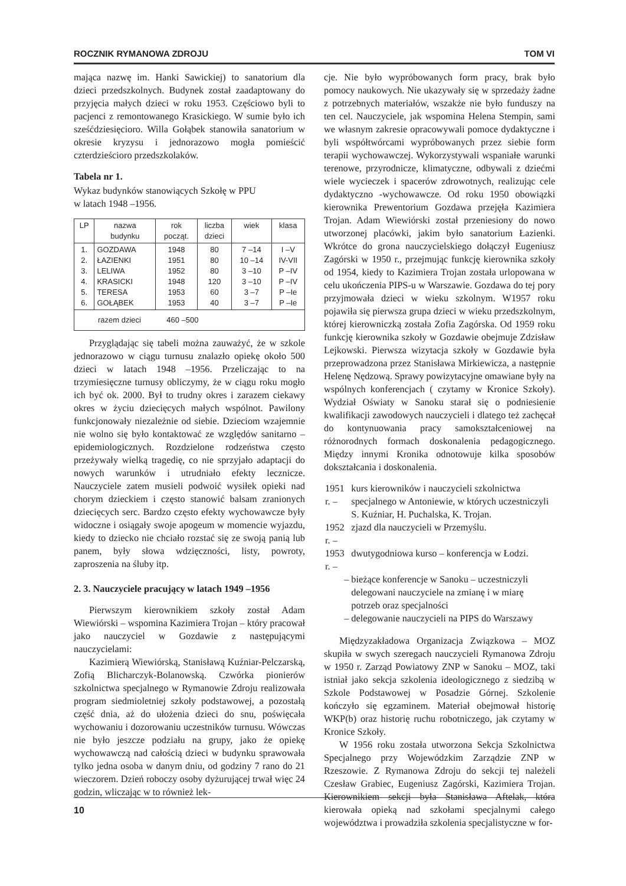ROCZNIK RYMANOWA ZDROJU TOM VI
mająca nazwę im. Hanki Sawickiej) to sanatorium dla dzieci przedszkolnych. Budynek został zaadaptowany do przyjęcia małych dzieci w roku 1953. Częściowo byli to pacjenci z remontowanego Krasickiego. W sumie było ich sześćdziesięcioro. Willa Gołąbek stanowiła sanatorium w okresie kryzysu i jednorazowo mogła pomieścić czterdzieścioro przedszkolaków.
Tabela nr 1.
Wykaz budynków stanowiących Szkołę w PPU
w latach 1948 –1956.
| LP | nazwa budynku | rok począt. | liczba dzieci | wiek | klasa |
| --- | --- | --- | --- | --- | --- |
| 1. 2. 3. 4. 5. 6. | GOZDAWA ŁAZIENKI LELIWA KRASICKI TERESA GOŁĄBEK | 1948 1951 1952 1948 1953 1953 | 80 80 80 120 60 40 | 7 –14 10 –14 3 –10 3 –10 3 –7 3 –7 | I –V IV-VII P –IV P –IV P –Ie P –Ie |
| razem dzieci 460 –500 | | | | | |
Przyglądając się tabeli można zauważyć, że w szkole jednorazowo w ciągu turnusu znalazło opiekę około 500 dzieci w latach 1948 –1956. Przeliczając to na trzymiesięczne turnusy obliczymy, że w ciągu roku mogło ich być ok. 2000. Był to trudny okres i zarazem ciekawy okres w życiu dziecięcych małych wspólnot. Pawilony funkcjonowały niezależnie od siebie. Dzieciom wzajemnie nie wolno się było kontaktować ze względów sanitarno – epidemiologicznych. Rozdzielone rodzeństwa często przeżywały wielką tragedię, co nie sprzyjało adaptacji do nowych warunków i utrudniało efekty lecznicze. Nauczyciele zatem musieli podwoić wysiłek opieki nad chorym dzieckiem i często stanowić balsam zranionych dziecięcych serc. Bardzo często efekty wychowawcze były widoczne i osiągały swoje apogeum w momencie wyjazdu, kiedy to dziecko nie chciało rozstać się ze swoją panią lub panem, były słowa wdzięczności, listy, powroty, zaproszenia na śluby itp.
2. 3. Nauczyciele pracujący w latach 1949 –1956
Pierwszym kierownikiem szkoły został Adam Wiewiórski – wspomina Kazimiera Trojan – który pracował jako nauczyciel w Gozdawie z następującymi nauczycielami:
Kazimierą Wiewiórską, Stanisławą Kuźniar-Pelczarską, Zofią Blicharczyk-Bolanowską. Czwórka pionierów szkolnictwa specjalnego w Rymanowie Zdroju realizowała program siedmioletniej szkoły podstawowej, a pozostałą część dnia, aż do ułożenia dzieci do snu, poświęcała wychowaniu i dozorowaniu uczestników turnusu. Wówczas nie było jeszcze podziału na grupy, jako że opiekę wychowawczą nad całością dzieci w budynku sprawowała tylko jedna osoba w danym dniu, od godziny 7 rano do 21 wieczorem. Dzień roboczy osoby dyżurującej trwał więc 24 godzin, wliczając w to również lek-
cje. Nie było wypróbowanych form pracy, brak było pomocy naukowych. Nie ukazywały się w sprzedaży żadne z potrzebnych materiałów, wszakże nie było funduszy na ten cel. Nauczyciele, jak wspomina Helena Stempin, sami we własnym zakresie opracowywali pomoce dydaktyczne i byli współtwórcami wypróbowanych przez siebie form terapii wychowawczej. Wykorzystywali wspaniałe warunki terenowe, przyrodnicze, klimatyczne, odbywali z dziećmi wiele wycieczek i spacerów zdrowotnych, realizując cele dydaktyczno -wychowawcze. Od roku 1950 obowiązki kierownika Prewentorium Gozdawa przejęła Kazimiera Trojan. Adam Wiewiórski został przeniesiony do nowo utworzonej placówki, jakim było sanatorium Łazienki. Wkrótce do grona nauczycielskiego dołączył Eugeniusz Zagórski w 1950 r., przejmując funkcję kierownika szkoły od 1954, kiedy to Kazimiera Trojan została urlopowana w celu ukończenia PIPS-u w Warszawie. Gozdawa do tej pory przyjmowała dzieci w wieku szkolnym. W1957 roku pojawiła się pierwsza grupa dzieci w wieku przedszkolnym, której kierowniczką została Zofia Zagórska. Od 1959 roku funkcję kierownika szkoły w Gozdawie obejmuje Zdzisław Lejkowski. Pierwsza wizytacja szkoły w Gozdawie była przeprowadzona przez Stanisława Mirkiewicza, a następnie Helenę Nędzową. Sprawy powizytacyjne omawiane były na wspólnych konferencjach ( czytamy w Kronice Szkoły). Wydział Oświaty w Sanoku starał się o podniesienie kwalifikacji zawodowych nauczycieli i dlatego też zachęcał do kontynuowania pracy samokształceniowej na różnorodnych formach doskonalenia pedagogicznego. Między innymi Kronika odnotowuje kilka sposobów dokształcania i doskonalenia.
| 1951 r. – | kurs kierowników i nauczycieli szkolnictwa specjalnego w Antoniewie, w których uczestniczyli S. Kuźniar, H. Puchalska, K. Trojan. |
| 1952 r. – | zjazd dla nauczycieli w Przemyślu. |
| 1953 r. – | dwutygodniowa kurso – konferencja w Łodzi. |
| – | bieżące konferencje w Sanoku – uczestniczyli delegowani nauczyciele na zmianę i w miarę potrzeb oraz specjalności |
| – | delegowanie nauczycieli na PIPS do Warszawy |
Międzyzakładowa Organizacja Związkowa – MOZ skupiła w swych szeregach nauczycieli Rymanowa Zdroju w 1950 r. Zarząd Powiatowy ZNP w Sanoku – MOZ, taki istniał jako sekcja szkolenia ideologicznego z siedzibą w Szkole Podstawowej w Posadzie Górnej. Szkolenie kończyło się egzaminem. Materiał obejmował historię WKP(b) oraz historię ruchu robotniczego, jak czytamy w Kronice Szkoły.
W 1956 roku została utworzona Sekcja Szkolnictwa Specjalnego przy Wojewódzkim Zarządzie ZNP w Rzeszowie. Z Rymanowa Zdroju do sekcji tej należeli Czesław Grabiec, Eugeniusz Zagórski, Kazimiera Trojan. Kierownikiem sekcji była Stanisława Aftelak, która kierowała opieką nad szkołami specjalnymi całego województwa i prowadziła szkolenia specjalistyczne w for-
10